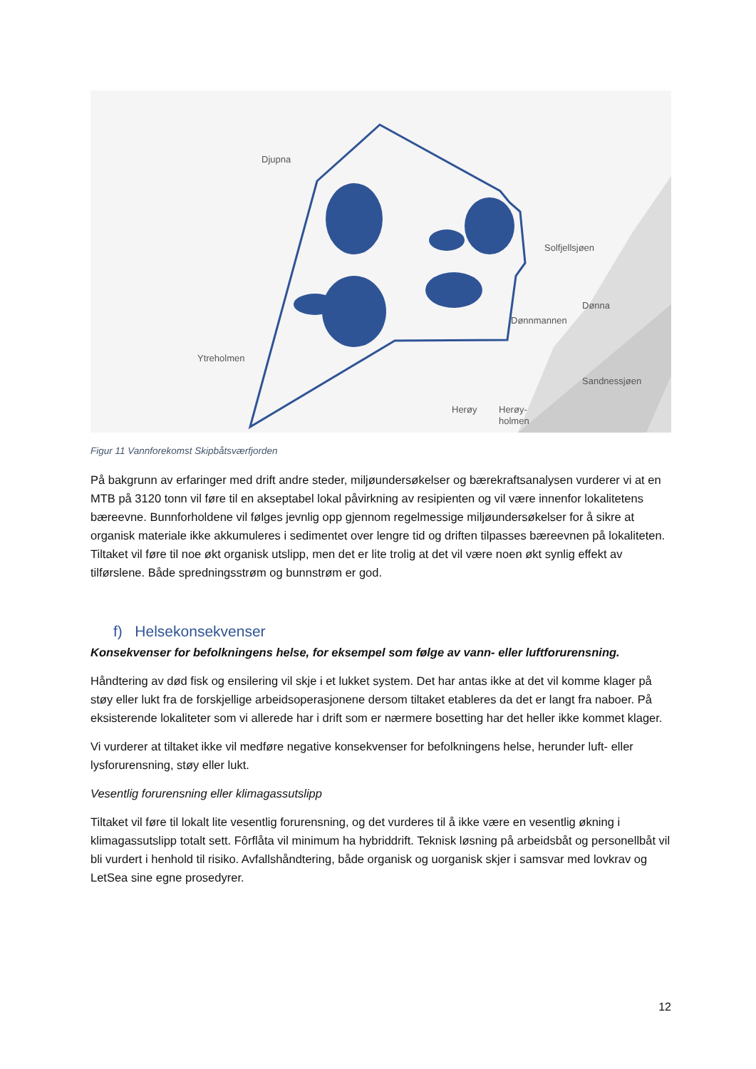Djupna
Ytreholmen
Solfjellsjøen
Dønna
Dønnmannen
Sandnessjøen
Herøy
Herøy-
holmen
Figur 11 Vannforekomst Skipbåtsværfjorden
På bakgrunn av erfaringer med drift andre steder, miljøundersøkelser og bærekraftsanalysen vurderer vi at en MTB på 3120 tonn vil føre til en akseptabel lokal påvirkning av resipienten og vil være innenfor lokalitetens bæreevne. Bunnforholdene vil følges jevnlig opp gjennom regelmessige miljøundersøkelser for å sikre at organisk materiale ikke akkumuleres i sedimentet over lengre tid og driften tilpasses bæreevnen på lokaliteten. Tiltaket vil føre til noe økt organisk utslipp, men det er lite trolig at det vil være noen økt synlig effekt av tilførslene. Både spredningsstrøm og bunnstrøm er god.
f) Helsekonsekvenser
Konsekvenser for befolkningens helse, for eksempel som følge av vann- eller luftforurensning.
Håndtering av død fisk og ensilering vil skje i et lukket system. Det har antas ikke at det vil komme klager på støy eller lukt fra de forskjellige arbeidsoperasjonene dersom tiltaket etableres da det er langt fra naboer. På eksisterende lokaliteter som vi allerede har i drift som er nærmere bosetting har det heller ikke kommet klager.
Vi vurderer at tiltaket ikke vil medføre negative konsekvenser for befolkningens helse, herunder luft- eller lysforurensning, støy eller lukt.
Vesentlig forurensning eller klimagassutslipp
Tiltaket vil føre til lokalt lite vesentlig forurensning, og det vurderes til å ikke være en vesentlig økning i klimagassutslipp totalt sett. Fôrflåta vil minimum ha hybriddrift. Teknisk løsning på arbeidsbåt og personellbåt vil bli vurdert i henhold til risiko. Avfallshåndtering, både organisk og uorganisk skjer i samsvar med lovkrav og LetSea sine egne prosedyrer.
12